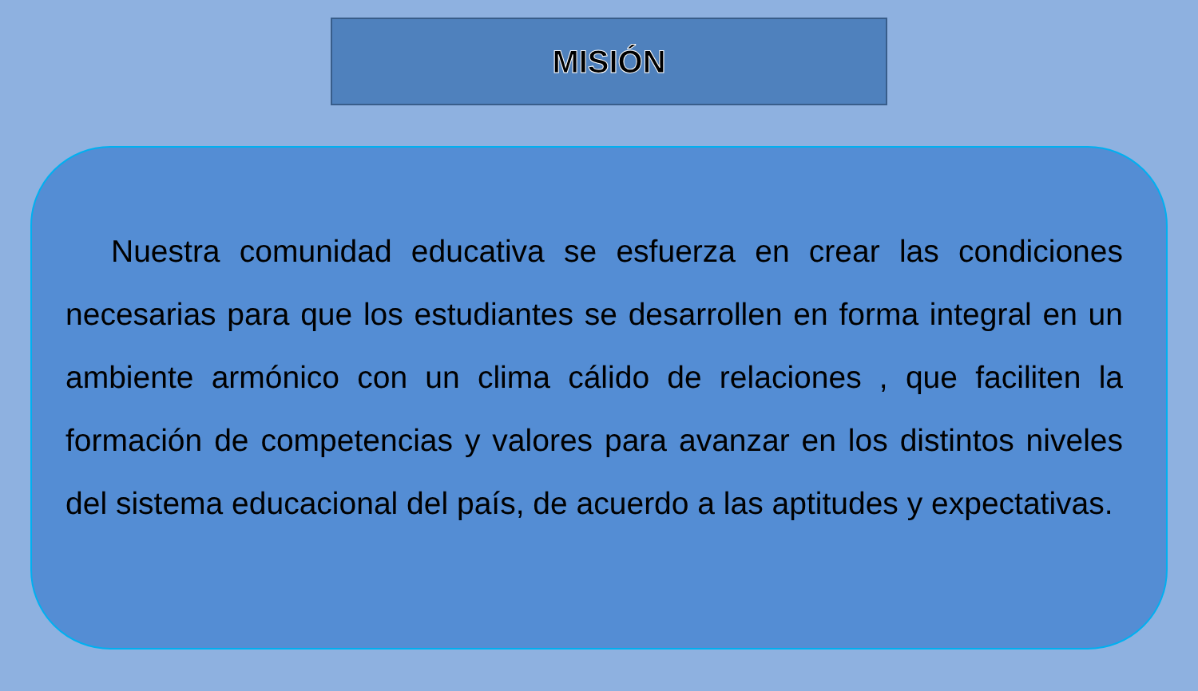MISIÓN
Nuestra comunidad educativa se esfuerza en crear las condiciones necesarias para que los estudiantes se desarrollen en forma integral en un ambiente armónico con un clima cálido de relaciones , que faciliten la formación de competencias y valores para avanzar en los distintos niveles del sistema educacional del país, de acuerdo a las aptitudes y expectativas.